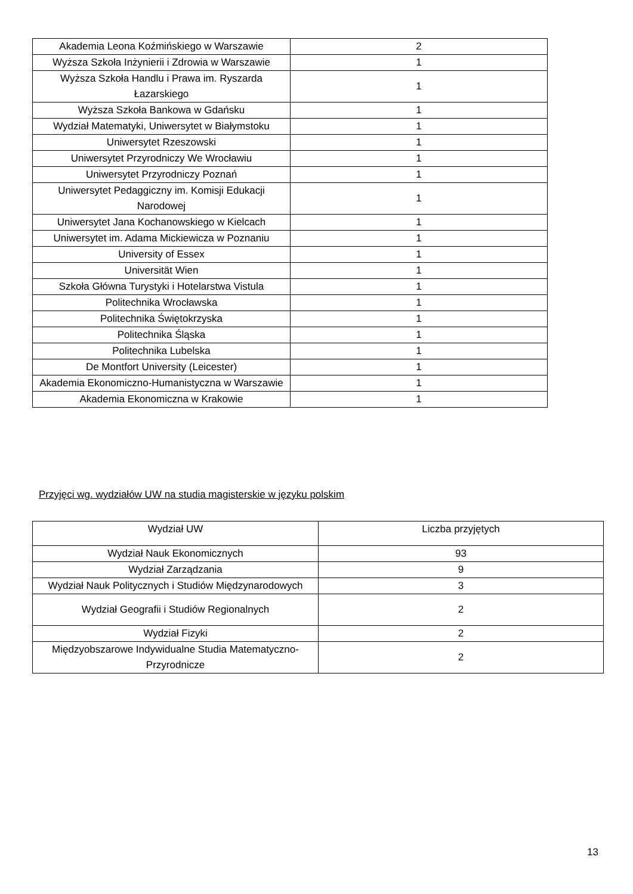| Akademia Leona Koźmińskiego w Warszawie | 2 |
| Wyższa Szkoła Inżynierii i Zdrowia w Warszawie | 1 |
| Wyższa Szkoła Handlu i Prawa im. Ryszarda Łazarskiego | 1 |
| Wyższa Szkoła Bankowa w Gdańsku | 1 |
| Wydział Matematyki, Uniwersytet w Białymstoku | 1 |
| Uniwersytet Rzeszowski | 1 |
| Uniwersytet Przyrodniczy We Wrocławiu | 1 |
| Uniwersytet Przyrodniczy Poznań | 1 |
| Uniwersytet Pedaggiczny im. Komisji Edukacji Narodowej | 1 |
| Uniwersytet Jana Kochanowskiego w Kielcach | 1 |
| Uniwersytet im. Adama Mickiewicza w Poznaniu | 1 |
| University of Essex | 1 |
| Universität Wien | 1 |
| Szkoła Główna Turystyki i Hotelarstwa Vistula | 1 |
| Politechnika Wrocławska | 1 |
| Politechnika Świętokrzyska | 1 |
| Politechnika Śląska | 1 |
| Politechnika Lubelska | 1 |
| De Montfort University (Leicester) | 1 |
| Akademia Ekonomiczno-Humanistyczna w Warszawie | 1 |
| Akademia Ekonomiczna w Krakowie | 1 |
Przyjęci wg. wydziałów UW na studia magisterskie w języku polskim
| Wydział UW | Liczba przyjętych |
| Wydział Nauk Ekonomicznych | 93 |
| Wydział Zarządzania | 9 |
| Wydział Nauk Politycznych i Studiów Międzynarodowych | 3 |
| Wydział Geografii i Studiów Regionalnych | 2 |
| Wydział Fizyki | 2 |
| Międzyobszarowe Indywidualne Studia Matematyczno-Przyrodnicze | 2 |
13